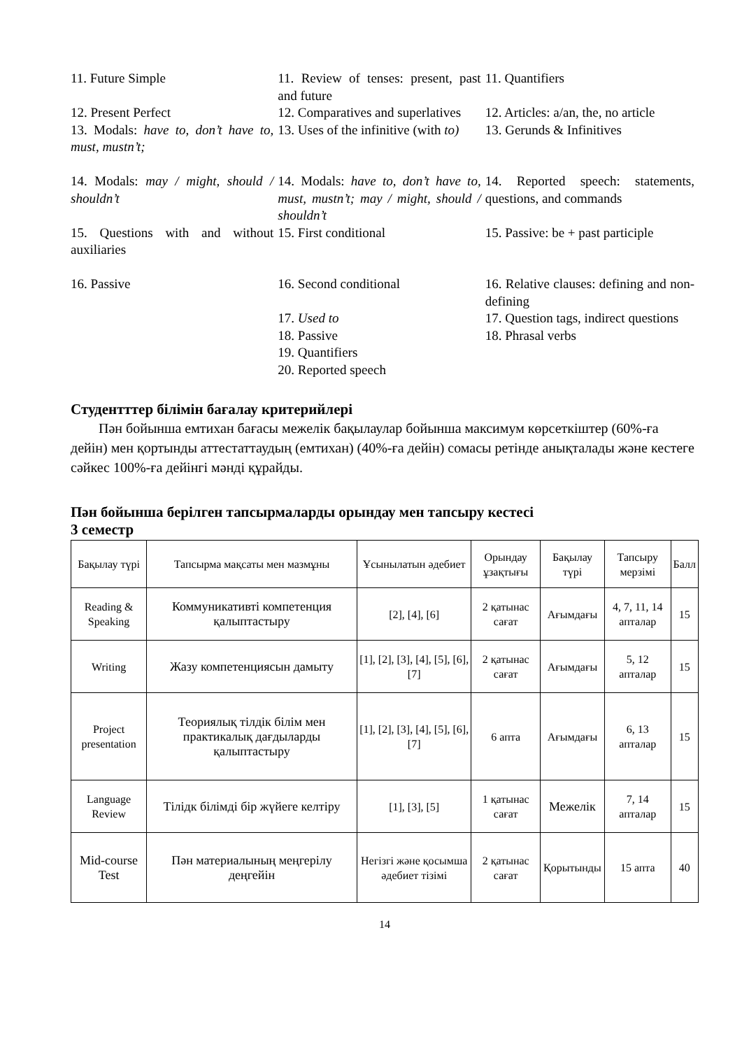| 11. Future Simple | 11. Review of tenses: present, past and future | 11. Quantifiers |
| 12. Present Perfect | 12. Comparatives and superlatives | 12. Articles: a/an, the, no article |
| 13. Modals: have to, don’t have to, must, mustn’t; | 13. Uses of the infinitive (with to) | 13. Gerunds & Infinitives |
| 14. Modals: may / might, should / shouldn’t | 14. Modals: have to, don’t have to, must, mustn’t; may / might, should / shouldn’t | 14. Reported speech: statements, questions, and commands |
| 15. Questions with and without auxiliaries | 15. First conditional | 15. Passive: be + past participle |
| 16. Passive | 16. Second conditional | 16. Relative clauses: defining and non-defining |
| | 17. Used to | 17. Question tags, indirect questions |
| | 18. Passive | 18. Phrasal verbs |
| | 19. Quantifiers | |
| | 20. Reported speech | |
Студентттер білімін бағалау критерийлері
Пән бойынша емтихан бағасы межелік бақылаулар бойынша максимум көрсеткіштер (60%-ға дейін) мен қортынды аттестаттаудың (емтихан) (40%-ға дейін) сомасы ретінде анықталады және кестеге сәйкес 100%-ға дейінгі мәнді құрайды.
Пән бойынша берілген тапсырмаларды орындау мен тапсыру кестесі
3 семестр
| Бақылау түрі | Тапсырма мақсаты мен мазмұны | Ұсынылатын әдебиет | Орындау ұзақтығы | Бақылау түрі | Тапсыру мерзімі | Балл |
| Reading & Speaking | Коммуникативті компетенция қалыптастыру | [2], [4], [6] | 2 қатынас сағат | Ағымдағы | 4, 7, 11, 14 апталар | 15 |
| Writing | Жазу компетенциясын дамыту | [1], [2], [3], [4], [5], [6], [7] | 2 қатынас сағат | Ағымдағы | 5, 12 апталар | 15 |
| Project presentation | Теориялық тілдік білім мен практикалық дағдыларды қалыптастыру | [1], [2], [3], [4], [5], [6], [7] | 6 апта | Ағымдағы | 6, 13 апталар | 15 |
| Language Review | Тілідк білімді бір жүйеге келтіру | [1], [3], [5] | 1 қатынас сағат | Межелік | 7, 14 апталар | 15 |
| Mid-course Test | Пән материалының меңгерілу деңгейін | Негізгі және қосымша әдебиет тізімі | 2 қатынас сағат | Қорытынды | 15 апта | 40 |
14